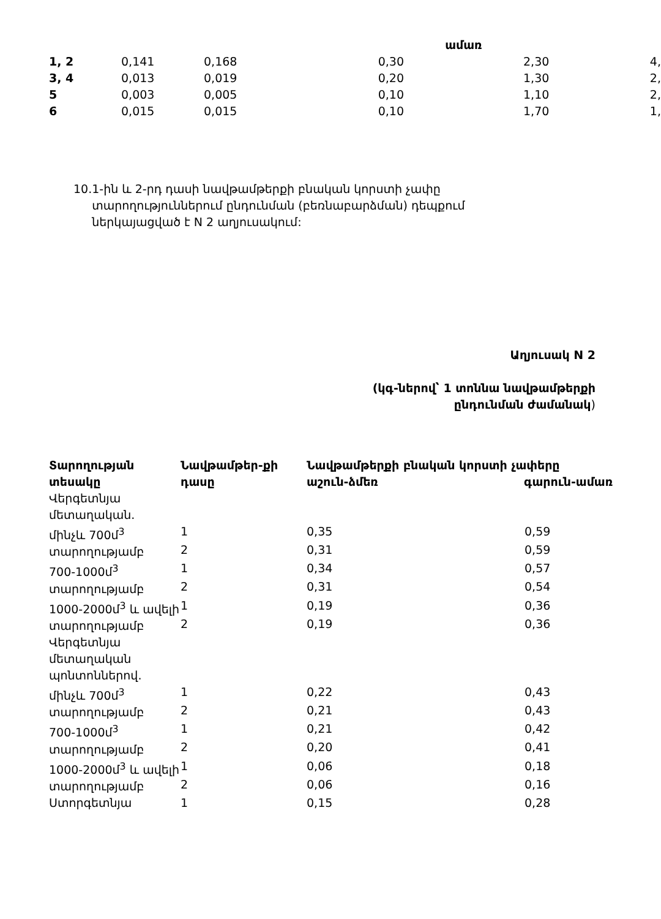| | | | | ամառ | | |
| 1, 2 | 0,141 | 0,168 | 0,30 | | 2,30 | 4, |
| 3, 4 | 0,013 | 0,019 | 0,20 | | 1,30 | 2, |
| 5 | 0,003 | 0,005 | 0,10 | | 1,10 | 2, |
| 6 | 0,015 | 0,015 | 0,10 | | 1,70 | 1, |
10. 1-ին և 2-րդ դասի նավթամթերքի բնական կորստի չափը տարողություններում ընդունման (բեռնաբարձման) դեպքում ներկայացված է N 2 աղյուսակում:
Աղյուսակ N 2
(կգ-ներով՝ 1 տոննա նավթամթերքի
ընդունման ժամանակ)
| Տարողության տեսակը | Նավթամթեր-քի դասը | Նավթամթերքի բնական կորստի չափերը աշուն-ձմեռ գարուն-ամառ | |
| --- | --- | --- | --- |
| Վերգետնյա մետաղական. | | | |
| մինչև 700մ<sup>3</sup> տարողությամբ | 1 | 0,35 | 0,59 |
| | 2 | 0,31 | 0,59 |
| 700-1000մ<sup>3</sup> տարողությամբ | 1 | 0,34 | 0,57 |
| | 2 | 0,31 | 0,54 |
| 1000-2000մ<sup>3</sup> և ավելի տարողությամբ | 1 | 0,19 | 0,36 |
| | 2 | 0,19 | 0,36 |
| Վերգետնյա մետաղական պոնտոններով. | | | |
| մինչև 700մ<sup>3</sup> տարողությամբ | 1 | 0,22 | 0,43 |
| | 2 | 0,21 | 0,43 |
| 700-1000մ<sup>3</sup> տարողությամբ | 1 | 0,21 | 0,42 |
| | 2 | 0,20 | 0,41 |
| 1000-2000մ<sup>3</sup> և ավելի տարողությամբ | 1 | 0,06 | 0,18 |
| | 2 | 0,06 | 0,16 |
| Ստորգետնյա | 1 | 0,15 | 0,28 |